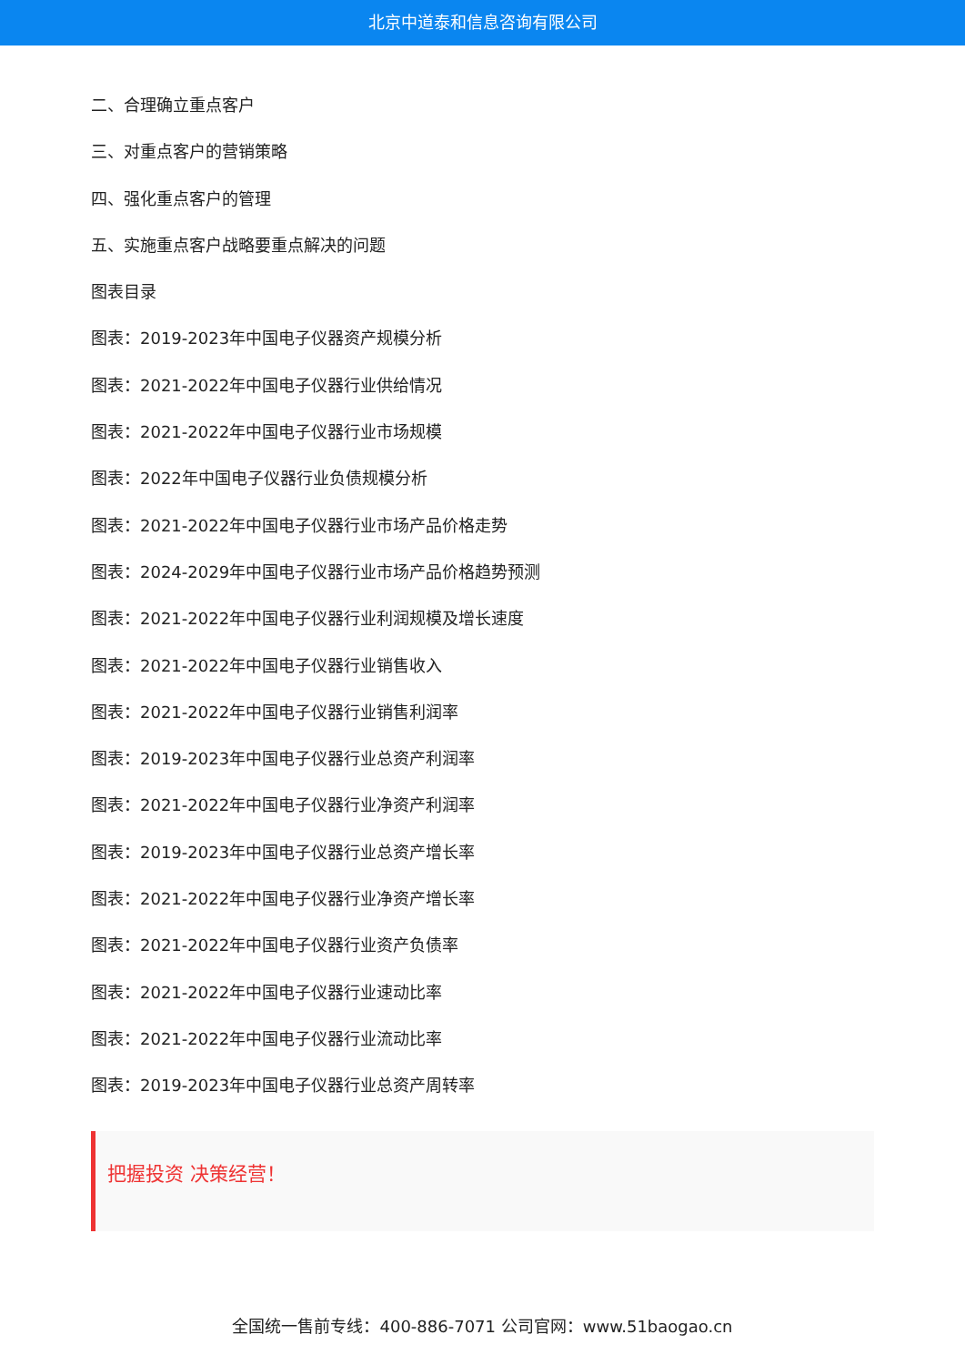北京中道泰和信息咨询有限公司
二、合理确立重点客户
三、对重点客户的营销策略
四、强化重点客户的管理
五、实施重点客户战略要重点解决的问题
图表目录
图表：2019-2023年中国电子仪器资产规模分析
图表：2021-2022年中国电子仪器行业供给情况
图表：2021-2022年中国电子仪器行业市场规模
图表：2022年中国电子仪器行业负债规模分析
图表：2021-2022年中国电子仪器行业市场产品价格走势
图表：2024-2029年中国电子仪器行业市场产品价格趋势预测
图表：2021-2022年中国电子仪器行业利润规模及增长速度
图表：2021-2022年中国电子仪器行业销售收入
图表：2021-2022年中国电子仪器行业销售利润率
图表：2019-2023年中国电子仪器行业总资产利润率
图表：2021-2022年中国电子仪器行业净资产利润率
图表：2019-2023年中国电子仪器行业总资产增长率
图表：2021-2022年中国电子仪器行业净资产增长率
图表：2021-2022年中国电子仪器行业资产负债率
图表：2021-2022年中国电子仪器行业速动比率
图表：2021-2022年中国电子仪器行业流动比率
图表：2019-2023年中国电子仪器行业总资产周转率
把握投资 决策经营！
全国统一售前专线：400-886-7071 公司官网：www.51baogao.cn